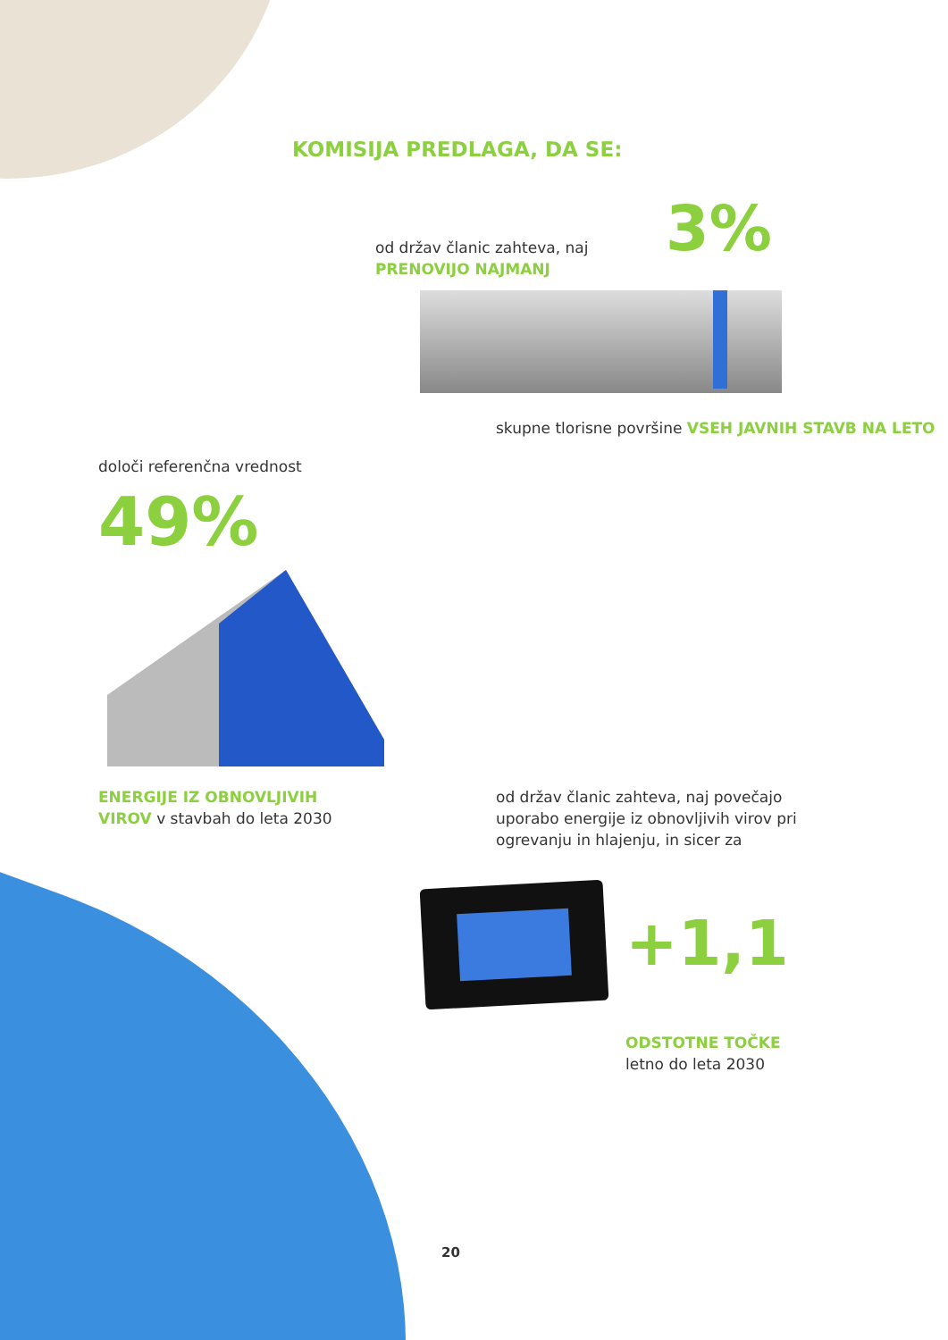KOMISIJA PREDLAGA, DA SE:
od držav članic zahteva, naj
PRENOVIJO NAJMANJ
3%
skupne tlorisne površine VSEH JAVNIH STAVB NA LETO
določi referenčna vrednost
49%
ENERGIJE IZ OBNOVLJIVIH
VIROV v stavbah do leta 2030
od držav članic zahteva, naj povečajo
uporabo energije iz obnovljivih virov pri
ogrevanju in hlajenju, in sicer za
+1,1
ODSTOTNE TOČKE
letno do leta 2030
20